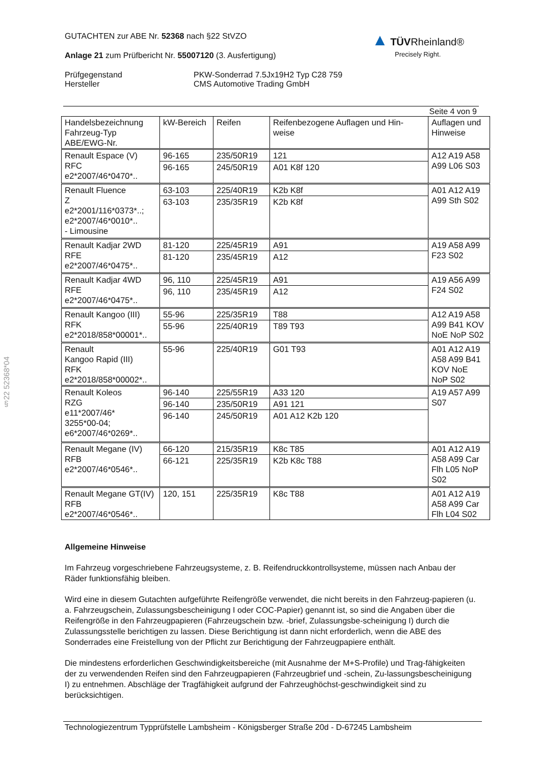§22 52368*04
GUTACHTEN zur ABE Nr. 52368 nach §22 StVZO
Anlage 21 zum Prüfbericht Nr. 55007120 (3. Ausfertigung)
Prüfgegenstand
Hersteller
PKW-Sonderrad 7.5Jx19H2 Typ C28 759
CMS Automotive Trading GmbH
▲ TÜV Rheinland®
Precisely Right.
Seite 4 von 9
| Handelsbezeichnung Fahrzeug-Typ ABE/EWG-Nr. | kW-Bereich | Reifen | Reifenbezogene Auflagen und Hin-weise | Auflagen und Hinweise |
| --- | --- | --- | --- | --- |
| Renault Espace (V) RFC e2*2007/46*0470*.. | 96-165 | 235/50R19 | 121 | A12 A19 A58 A99 L06 S03 |
| | 96-165 | 245/50R19 | A01 K8f 120 | |
| Renault Fluence Z e2*2001/116*0373*..; e2*2007/46*0010*.. - Limousine | 63-103 | 225/40R19 | K2b K8f | A01 A12 A19 A99 Sth S02 |
| | 63-103 | 235/35R19 | K2b K8f | |
| Renault Kadjar 2WD RFE e2*2007/46*0475*.. | 81-120 | 225/45R19 | A91 | A19 A58 A99 F23 S02 |
| | 81-120 | 235/45R19 | A12 | |
| Renault Kadjar 4WD RFE e2*2007/46*0475*.. | 96, 110 | 225/45R19 | A91 | A19 A56 A99 F24 S02 |
| | 96, 110 | 235/45R19 | A12 | |
| Renault Kangoo (III) RFK e2*2018/858*00001*.. | 55-96 | 225/35R19 | T88 | A12 A19 A58 A99 B41 KOV NoE NoP S02 |
| | 55-96 | 225/40R19 | T89 T93 | |
| Renault Kangoo Rapid (III) RFK e2*2018/858*00002*.. | 55-96 | 225/40R19 | G01 T93 | A01 A12 A19 A58 A99 B41 KOV NoE NoP S02 |
| Renault Koleos RZG e11*2007/46* 3255*00-04; e6*2007/46*0269*.. | 96-140 | 225/55R19 | A33 120 | A19 A57 A99 S07 |
| | 96-140 | 235/50R19 | A91 121 | |
| | 96-140 | 245/50R19 | A01 A12 K2b 120 | |
| Renault Megane (IV) RFB e2*2007/46*0546*.. | 66-120 | 215/35R19 | K8c T85 | A01 A12 A19 A58 A99 Car Flh L05 NoP S02 |
| | 66-121 | 225/35R19 | K2b K8c T88 | |
| Renault Megane GT(IV) RFB e2*2007/46*0546*.. | 120, 151 | 225/35R19 | K8c T88 | A01 A12 A19 A58 A99 Car Flh L04 S02 |
Allgemeine Hinweise
Im Fahrzeug vorgeschriebene Fahrzeugsysteme, z. B. Reifendruckkontrollsysteme, müssen nach Anbau der Räder funktionsfähig bleiben.
Wird eine in diesem Gutachten aufgeführte Reifengröße verwendet, die nicht bereits in den Fahrzeug-papieren (u. a. Fahrzeugschein, Zulassungsbescheinigung I oder COC-Papier) genannt ist, so sind die Angaben über die Reifengröße in den Fahrzeugpapieren (Fahrzeugschein bzw. -brief, Zulassungsbe-scheinigung I) durch die Zulassungsstelle berichtigen zu lassen. Diese Berichtigung ist dann nicht erforderlich, wenn die ABE des Sonderrades eine Freistellung von der Pflicht zur Berichtigung der Fahrzeugpapiere enthält.
Die mindestens erforderlichen Geschwindigkeitsbereiche (mit Ausnahme der M+S-Profile) und Trag-fähigkeiten der zu verwendenden Reifen sind den Fahrzeugpapieren (Fahrzeugbrief und -schein, Zu-lassungsbescheinigung I) zu entnehmen. Abschläge der Tragfähigkeit aufgrund der Fahrzeughöchst-geschwindigkeit sind zu berücksichtigen.
Technologiezentrum Typprüfstelle Lambsheim - Königsberger Straße 20d - D-67245 Lambsheim